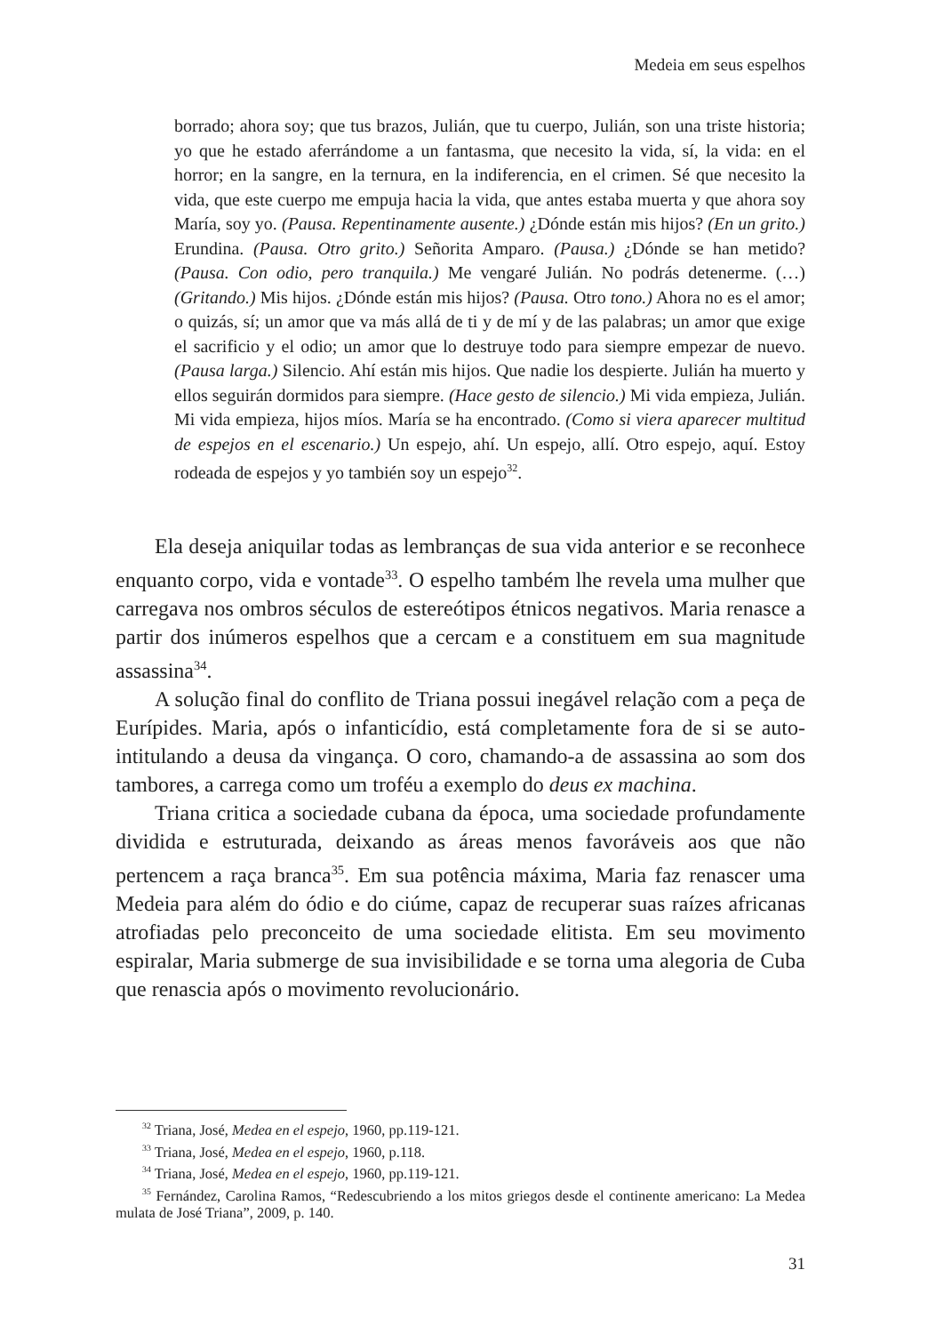Medeia em seus espelhos
borrado; ahora soy; que tus brazos, Julián, que tu cuerpo, Julián, son una triste historia; yo que he estado aferrándome a un fantasma, que necesito la vida, sí, la vida: en el horror; en la sangre, en la ternura, en la indiferencia, en el crimen. Sé que necesito la vida, que este cuerpo me empuja hacia la vida, que antes estaba muerta y que ahora soy María, soy yo. (Pausa. Repentinamente ausente.) ¿Dónde están mis hijos? (En un grito.) Erundina. (Pausa. Otro grito.) Señorita Amparo. (Pausa.) ¿Dónde se han metido? (Pausa. Con odio, pero tranquila.) Me vengaré Julián. No podrás detenerme. (…)(Gritando.) Mis hijos. ¿Dónde están mis hijos? (Pausa. Otro tono.) Ahora no es el amor; o quizás, sí; un amor que va más allá de ti y de mí y de las palabras; un amor que exige el sacrificio y el odio; un amor que lo destruye todo para siempre empezar de nuevo. (Pausa larga.) Silencio. Ahí están mis hijos. Que nadie los despierte. Julián ha muerto y ellos seguirán dormidos para siempre. (Hace gesto de silencio.) Mi vida empieza, Julián. Mi vida empieza, hijos míos. María se ha encontrado. (Como si viera aparecer multitud de espejos en el escenario.) Un espejo, ahí. Un espejo, allí. Otro espejo, aquí. Estoy rodeada de espejos y yo también soy un espejo<sup>32</sup>.
Ela deseja aniquilar todas as lembranças de sua vida anterior e se reconhece enquanto corpo, vida e vontade<sup>33</sup>. O espelho também lhe revela uma mulher que carregava nos ombros séculos de estereótipos étnicos negativos. Maria renasce a partir dos inúmeros espelhos que a cercam e a constituem em sua magnitude assassina<sup>34</sup>.
A solução final do conflito de Triana possui inegável relação com a peça de Eurípides. Maria, após o infanticídio, está completamente fora de si se auto-intitulando a deusa da vingança. O coro, chamando-a de assassina ao som dos tambores, a carrega como um troféu a exemplo do deus ex machina.
Triana critica a sociedade cubana da época, uma sociedade profundamente dividida e estruturada, deixando as áreas menos favoráveis aos que não pertencem a raça branca<sup>35</sup>. Em sua potência máxima, Maria faz renascer uma Medeia para além do ódio e do ciúme, capaz de recuperar suas raízes africanas atrofiadas pelo preconceito de uma sociedade elitista. Em seu movimento espiralar, Maria submerge de sua invisibilidade e se torna uma alegoria de Cuba que renascia após o movimento revolucionário.
<sup>32</sup> Triana, José, Medea en el espejo, 1960, pp.119-121.
<sup>33</sup> Triana, José, Medea en el espejo, 1960, p.118.
<sup>34</sup> Triana, José, Medea en el espejo, 1960, pp.119-121.
<sup>35</sup> Fernández, Carolina Ramos, “Redescubriendo a los mitos griegos desde el continente americano: La Medea mulata de José Triana”, 2009, p. 140.
31